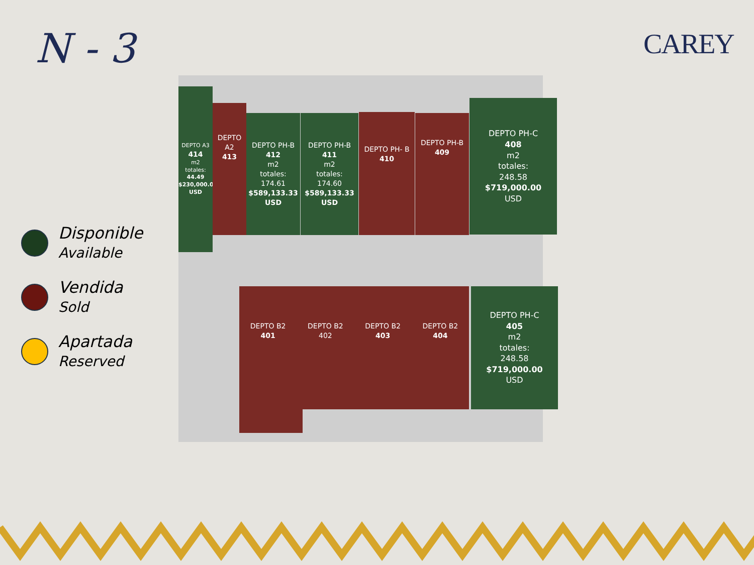N - 3 CAREY
Disponible
Available
Vendida
Sold
Apartada
Reserved
DEPTO A3
414
m2
totales:
44.49
$230,000.00
USD
DEPTO A2
413
DEPTO PH-B
412
m2
totales:
174.61
$589,133.33
USD
DEPTO PH-B
411
m2
totales:
174.60
$589,133.33
USD
DEPTO PH- B
410
DEPTO PH-B
409
DEPTO PH-C
408
m2
totales:
248.58
$719,000.00
USD
DEPTO B2
401
DEPTO B2
402
DEPTO B2
403
DEPTO B2
404
DEPTO PH-C
405
m2
totales:
248.58
$719,000.00
USD